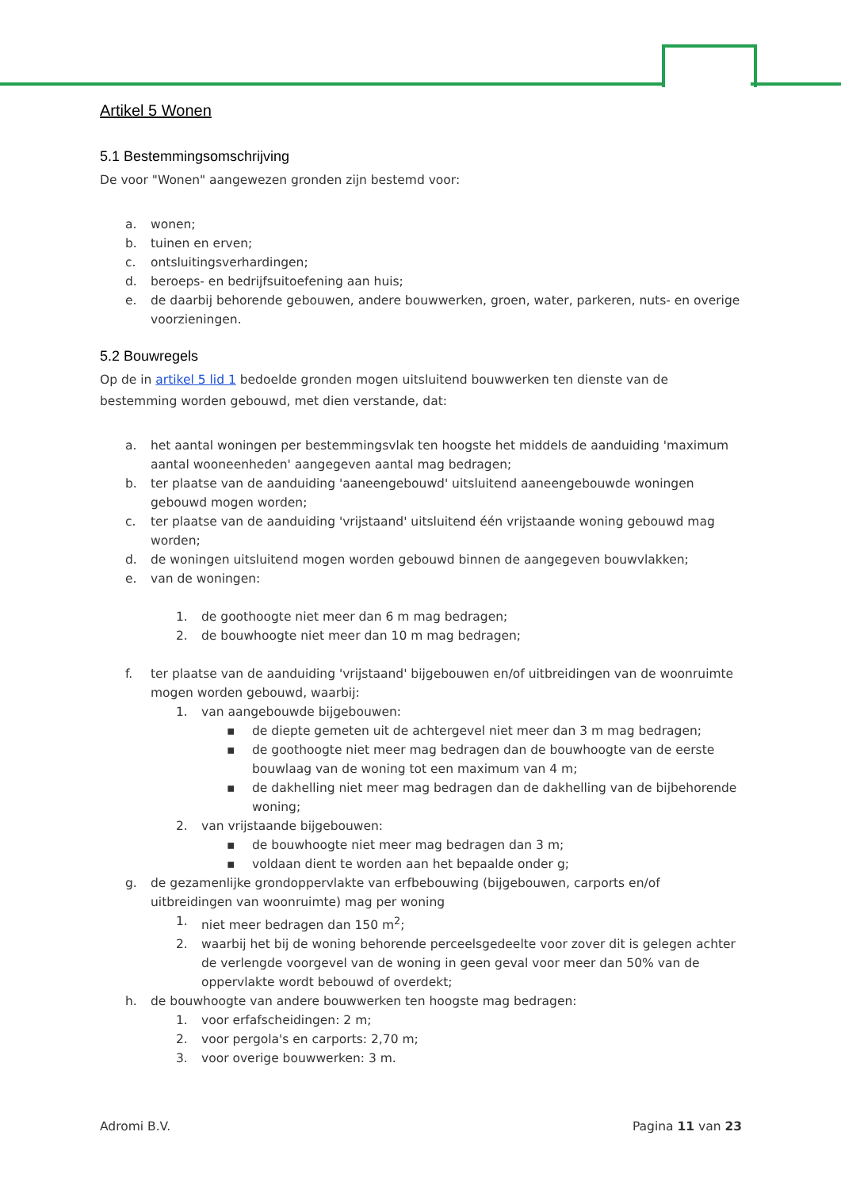Artikel 5 Wonen
5.1 Bestemmingsomschrijving
De voor "Wonen" aangewezen gronden zijn bestemd voor:
a. wonen;
b. tuinen en erven;
c. ontsluitingsverhardingen;
d. beroeps- en bedrijfsuitoefening aan huis;
e. de daarbij behorende gebouwen, andere bouwwerken, groen, water, parkeren, nuts- en overige voorzieningen.
5.2 Bouwregels
Op de in artikel 5 lid 1 bedoelde gronden mogen uitsluitend bouwwerken ten dienste van de bestemming worden gebouwd, met dien verstande, dat:
a. het aantal woningen per bestemmingsvlak ten hoogste het middels de aanduiding 'maximum aantal wooneenheden' aangegeven aantal mag bedragen;
b. ter plaatse van de aanduiding 'aaneengebouwd' uitsluitend aaneengebouwde woningen gebouwd mogen worden;
c. ter plaatse van de aanduiding 'vrijstaand' uitsluitend één vrijstaande woning gebouwd mag worden;
d. de woningen uitsluitend mogen worden gebouwd binnen de aangegeven bouwvlakken;
e. van de woningen:
1. de goothoogte niet meer dan 6 m mag bedragen;
2. de bouwhoogte niet meer dan 10 m mag bedragen;
f. ter plaatse van de aanduiding 'vrijstaand' bijgebouwen en/of uitbreidingen van de woonruimte mogen worden gebouwd, waarbij:
1. van aangebouwde bijgebouwen:
▪ de diepte gemeten uit de achtergevel niet meer dan 3 m mag bedragen;
▪ de goothoogte niet meer mag bedragen dan de bouwhoogte van de eerste bouwlaag van de woning tot een maximum van 4 m;
▪ de dakhelling niet meer mag bedragen dan de dakhelling van de bijbehorende woning;
2. van vrijstaande bijgebouwen:
▪ de bouwhoogte niet meer mag bedragen dan 3 m;
▪ voldaan dient te worden aan het bepaalde onder g;
g. de gezamenlijke grondoppervlakte van erfbebouwing (bijgebouwen, carports en/of uitbreidingen van woonruimte) mag per woning
1. niet meer bedragen dan 150 m<sup>2</sup>;
2. waarbij het bij de woning behorende perceelsgedeelte voor zover dit is gelegen achter de verlengde voorgevel van de woning in geen geval voor meer dan 50% van de oppervlakte wordt bebouwd of overdekt;
h. de bouwhoogte van andere bouwwerken ten hoogste mag bedragen:
1. voor erfafscheidingen: 2 m;
2. voor pergola's en carports: 2,70 m;
3. voor overige bouwwerken: 3 m.
Adromi B.V. Pagina 11 van 23